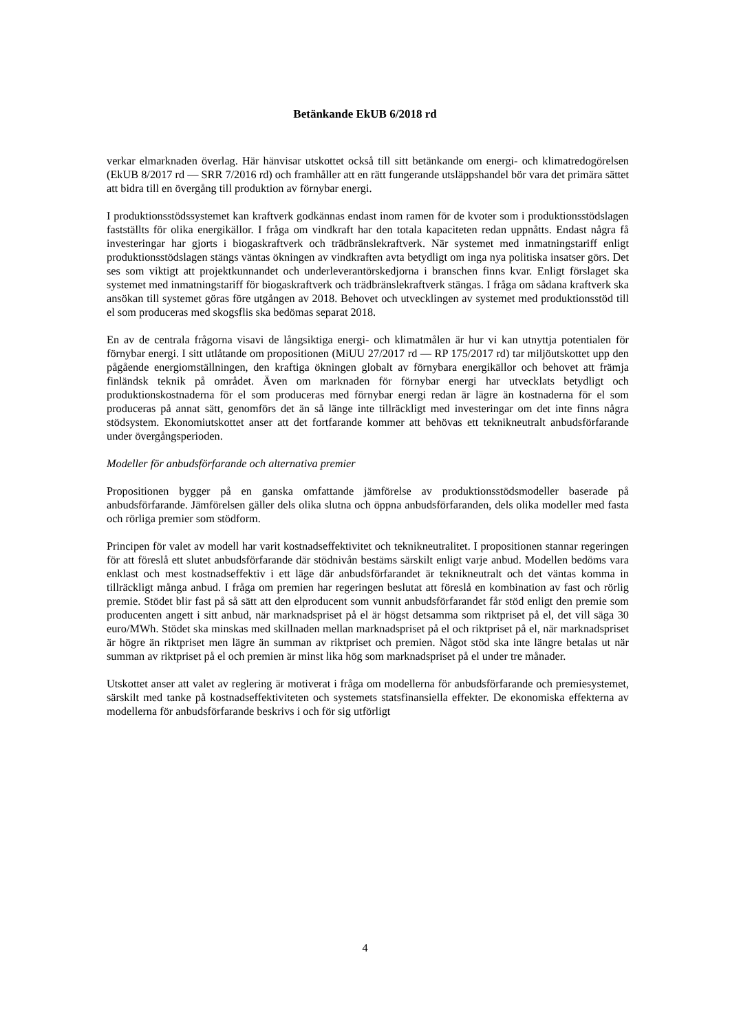Betänkande EkUB 6/2018 rd
verkar elmarknaden överlag. Här hänvisar utskottet också till sitt betänkande om energi- och klimatredogörelsen (EkUB 8/2017 rd — SRR 7/2016 rd) och framhåller att en rätt fungerande utsläppshandel bör vara det primära sättet att bidra till en övergång till produktion av förnybar energi.
I produktionsstödssystemet kan kraftverk godkännas endast inom ramen för de kvoter som i produktionsstödslagen fastställts för olika energikällor. I fråga om vindkraft har den totala kapaciteten redan uppnåtts. Endast några få investeringar har gjorts i biogaskraftverk och trädbränslekraftverk. När systemet med inmatningstariff enligt produktionsstödslagen stängs väntas ökningen av vindkraften avta betydligt om inga nya politiska insatser görs. Det ses som viktigt att projektkunnandet och underleverantörskedjorna i branschen finns kvar. Enligt förslaget ska systemet med inmatningstariff för biogaskraftverk och trädbränslekraftverk stängas. I fråga om sådana kraftverk ska ansökan till systemet göras före utgången av 2018. Behovet och utvecklingen av systemet med produktionsstöd till el som produceras med skogsflis ska bedömas separat 2018.
En av de centrala frågorna visavi de långsiktiga energi- och klimatmålen är hur vi kan utnyttja potentialen för förnybar energi. I sitt utlåtande om propositionen (MiUU 27/2017 rd — RP 175/2017 rd) tar miljöutskottet upp den pågående energiomställningen, den kraftiga ökningen globalt av förnybara energikällor och behovet att främja finländsk teknik på området. Även om marknaden för förnybar energi har utvecklats betydligt och produktionskostnaderna för el som produceras med förnybar energi redan är lägre än kostnaderna för el som produceras på annat sätt, genomförs det än så länge inte tillräckligt med investeringar om det inte finns några stödsystem. Ekonomiutskottet anser att det fortfarande kommer att behövas ett teknikneutralt anbudsförfarande under övergångsperioden.
Modeller för anbudsförfarande och alternativa premier
Propositionen bygger på en ganska omfattande jämförelse av produktionsstödsmodeller baserade på anbudsförfarande. Jämförelsen gäller dels olika slutna och öppna anbudsförfaranden, dels olika modeller med fasta och rörliga premier som stödform.
Principen för valet av modell har varit kostnadseffektivitet och teknikneutralitet. I propositionen stannar regeringen för att föreslå ett slutet anbudsförfarande där stödnivån bestäms särskilt enligt varje anbud. Modellen bedöms vara enklast och mest kostnadseffektiv i ett läge där anbudsförfarandet är teknikneutralt och det väntas komma in tillräckligt många anbud. I fråga om premien har regeringen beslutat att föreslå en kombination av fast och rörlig premie. Stödet blir fast på så sätt att den elproducent som vunnit anbudsförfarandet får stöd enligt den premie som producenten angett i sitt anbud, när marknadspriset på el är högst detsamma som riktpriset på el, det vill säga 30 euro/MWh. Stödet ska minskas med skillnaden mellan marknadspriset på el och riktpriset på el, när marknadspriset är högre än riktpriset men lägre än summan av riktpriset och premien. Något stöd ska inte längre betalas ut när summan av riktpriset på el och premien är minst lika hög som marknadspriset på el under tre månader.
Utskottet anser att valet av reglering är motiverat i fråga om modellerna för anbudsförfarande och premiesystemet, särskilt med tanke på kostnadseffektiviteten och systemets statsfinansiella effekter. De ekonomiska effekterna av modellerna för anbudsförfarande beskrivs i och för sig utförligt
4